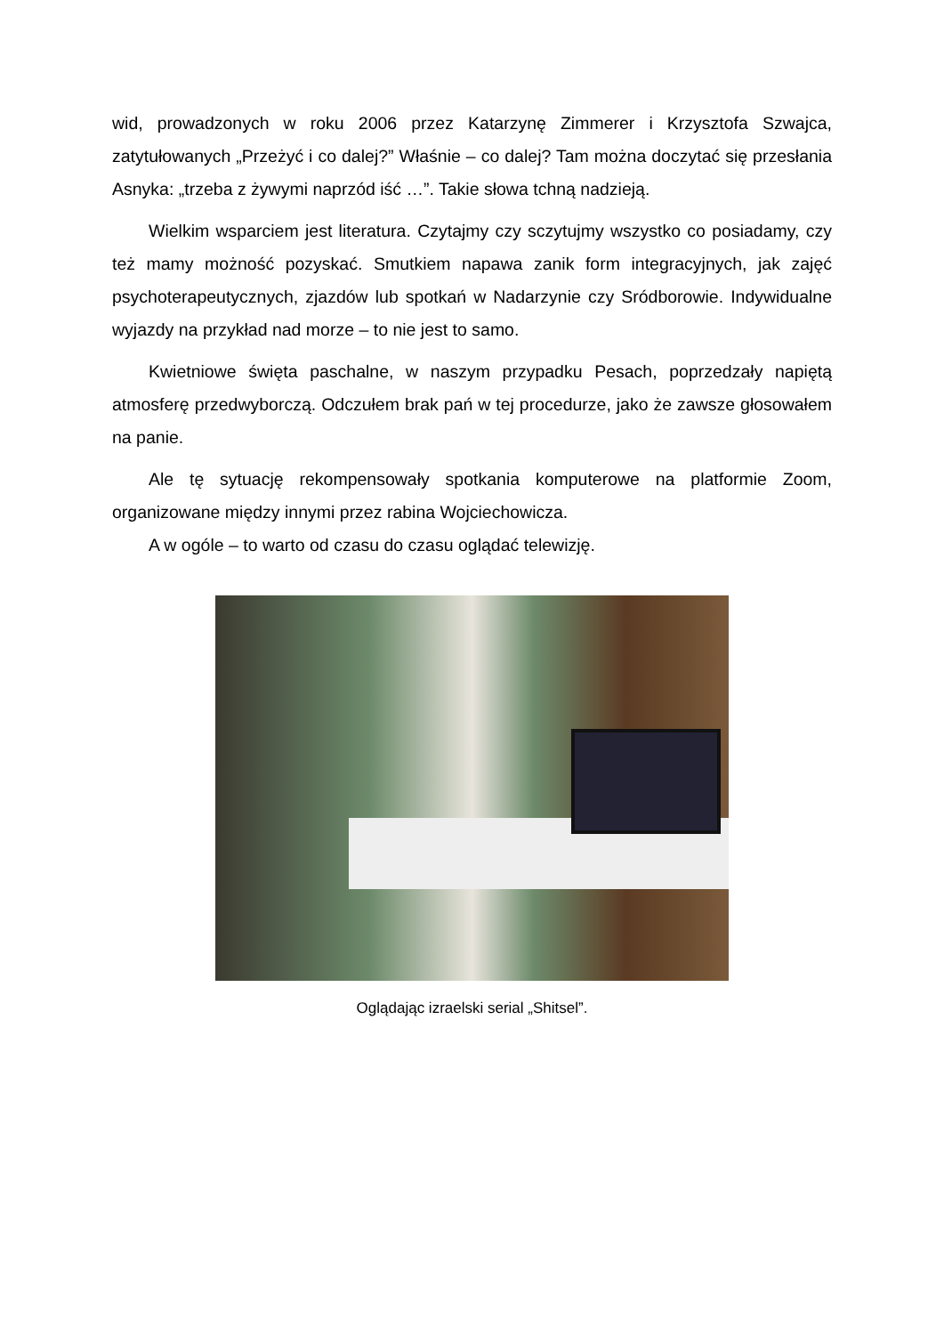wid, prowadzonych w roku 2006 przez Katarzynę Zimmerer i Krzysztofa Szwajca, zatytułowanych „Przeżyć i co dalej?” Właśnie – co dalej? Tam można doczytać się przesłania Asnyka: „trzeba z żywymi naprzód iść …”. Takie słowa tchną nadzieją.
Wielkim wsparciem jest literatura. Czytajmy czy sczytujmy wszystko co posiadamy, czy też mamy możność pozyskać. Smutkiem napawa zanik form integracyjnych, jak zajęć psychoterapeutycznych, zjazdów lub spotkań w Nadarzynie czy Sródborowie. Indywidualne wyjazdy na przykład nad morze – to nie jest to samo.
Kwietniowe święta paschalne, w naszym przypadku Pesach, poprzedzały napiętą atmosferę przedwyborczą. Odczułem brak pań w tej procedurze, jako że zawsze głosowałem na panie.
Ale tę sytuację rekompensowały spotkania komputerowe na platformie Zoom, organizowane między innymi przez rabina Wojciechowicza.
A w ogóle – to warto od czasu do czasu oglądać telewizję.
Oglądając izraelski serial „Shitsel”.